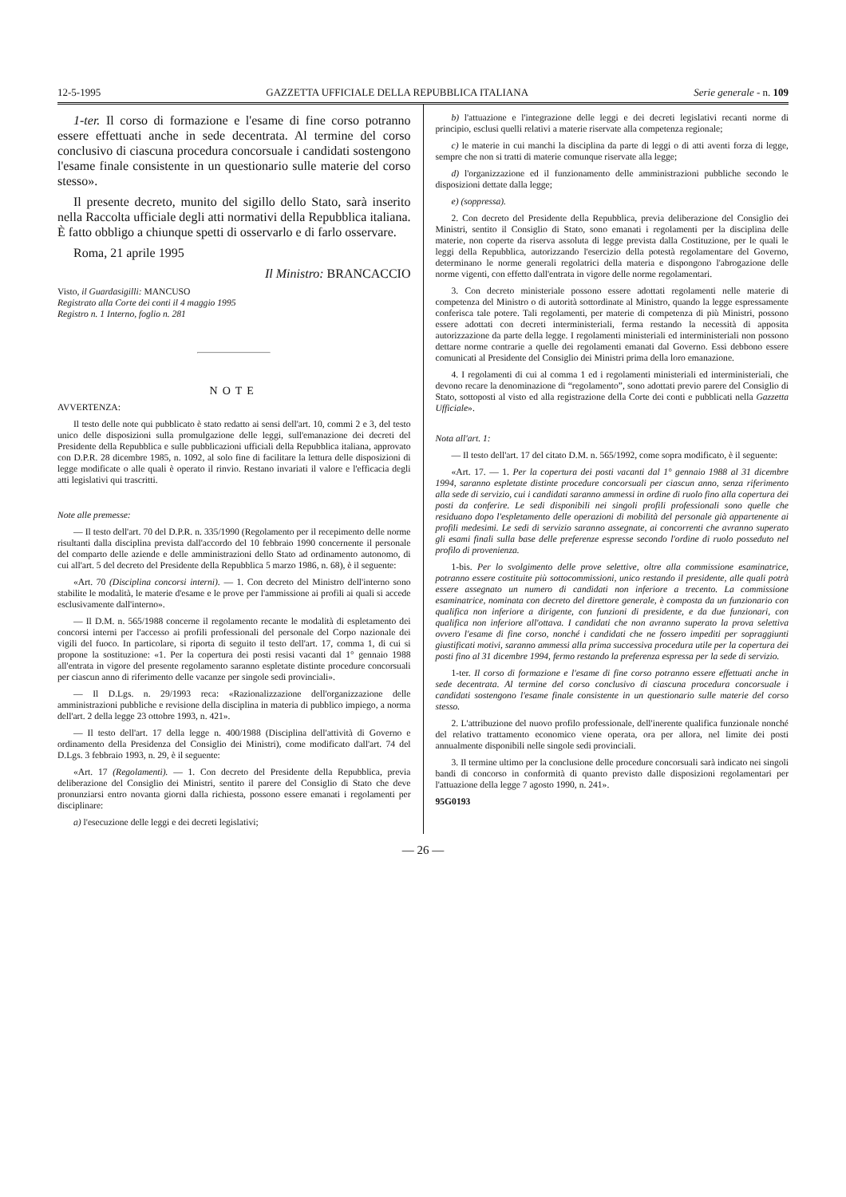12-5-1995 GAZZETTA UFFICIALE DELLA REPUBBLICA ITALIANA Serie generale - n. 109
1-ter. Il corso di formazione e l'esame di fine corso potranno essere effettuati anche in sede decentrata. Al termine del corso conclusivo di ciascuna procedura concorsuale i candidati sostengono l'esame finale consistente in un questionario sulle materie del corso stesso».
Il presente decreto, munito del sigillo dello Stato, sarà inserito nella Raccolta ufficiale degli atti normativi della Repubblica italiana. È fatto obbligo a chiunque spetti di osservarlo e di farlo osservare.
Roma, 21 aprile 1995
Il Ministro: BRANCACCIO
Visto, il Guardasigilli: MANCUSO
Registrato alla Corte dei conti il 4 maggio 1995
Registro n. 1 Interno, foglio n. 281
NOTE
AVVERTENZA:
Il testo delle note qui pubblicato è stato redatto ai sensi dell'art. 10, commi 2 e 3, del testo unico delle disposizioni sulla promulgazione delle leggi, sull'emanazione dei decreti del Presidente della Repubblica e sulle pubblicazioni ufficiali della Repubblica italiana, approvato con D.P.R. 28 dicembre 1985, n. 1092, al solo fine di facilitare la lettura delle disposizioni di legge modificate o alle quali è operato il rinvio. Restano invariati il valore e l'efficacia degli atti legislativi qui trascritti.
Note alle premesse:
— Il testo dell'art. 70 del D.P.R. n. 335/1990 (Regolamento per il recepimento delle norme risultanti dalla disciplina prevista dall'accordo del 10 febbraio 1990 concernente il personale del comparto delle aziende e delle amministrazioni dello Stato ad ordinamento autonomo, di cui all'art. 5 del decreto del Presidente della Repubblica 5 marzo 1986, n. 68), è il seguente:
«Art. 70 (Disciplina concorsi interni). — 1. Con decreto del Ministro dell'interno sono stabilite le modalità, le materie d'esame e le prove per l'ammissione ai profili ai quali si accede esclusivamente dall'interno».
— Il D.M. n. 565/1988 concerne il regolamento recante le modalità di espletamento dei concorsi interni per l'accesso ai profili professionali del personale del Corpo nazionale dei vigili del fuoco. In particolare, si riporta di seguito il testo dell'art. 17, comma 1, di cui si propone la sostituzione: «1. Per la copertura dei posti resisi vacanti dal 1° gennaio 1988 all'entrata in vigore del presente regolamento saranno espletate distinte procedure concorsuali per ciascun anno di riferimento delle vacanze per singole sedi provinciali».
— Il D.Lgs. n. 29/1993 reca: «Razionalizzazione dell'organizzazione delle amministrazioni pubbliche e revisione della disciplina in materia di pubblico impiego, a norma dell'art. 2 della legge 23 ottobre 1993, n. 421».
— Il testo dell'art. 17 della legge n. 400/1988 (Disciplina dell'attività di Governo e ordinamento della Presidenza del Consiglio dei Ministri), come modificato dall'art. 74 del D.Lgs. 3 febbraio 1993, n. 29, è il seguente:
«Art. 17 (Regolamenti). — 1. Con decreto del Presidente della Repubblica, previa deliberazione del Consiglio dei Ministri, sentito il parere del Consiglio di Stato che deve pronunziarsi entro novanta giorni dalla richiesta, possono essere emanati i regolamenti per disciplinare:
a) l'esecuzione delle leggi e dei decreti legislativi;
b) l'attuazione e l'integrazione delle leggi e dei decreti legislativi recanti norme di principio, esclusi quelli relativi a materie riservate alla competenza regionale;
c) le materie in cui manchi la disciplina da parte di leggi o di atti aventi forza di legge, sempre che non si tratti di materie comunque riservate alla legge;
d) l'organizzazione ed il funzionamento delle amministrazioni pubbliche secondo le disposizioni dettate dalla legge;
e) (soppressa).
2. Con decreto del Presidente della Repubblica, previa deliberazione del Consiglio dei Ministri, sentito il Consiglio di Stato, sono emanati i regolamenti per la disciplina delle materie, non coperte da riserva assoluta di legge prevista dalla Costituzione, per le quali le leggi della Repubblica, autorizzando l'esercizio della potestà regolamentare del Governo, determinano le norme generali regolatrici della materia e dispongono l'abrogazione delle norme vigenti, con effetto dall'entrata in vigore delle norme regolamentari.
3. Con decreto ministeriale possono essere adottati regolamenti nelle materie di competenza del Ministro o di autorità sottordinate al Ministro, quando la legge espressamente conferisca tale potere. Tali regolamenti, per materie di competenza di più Ministri, possono essere adottati con decreti interministeriali, ferma restando la necessità di apposita autorizzazione da parte della legge. I regolamenti ministeriali ed interministeriali non possono dettare norme contrarie a quelle dei regolamenti emanati dal Governo. Essi debbono essere comunicati al Presidente del Consiglio dei Ministri prima della loro emanazione.
4. I regolamenti di cui al comma 1 ed i regolamenti ministeriali ed interministeriali, che devono recare la denominazione di “regolamento”, sono adottati previo parere del Consiglio di Stato, sottoposti al visto ed alla registrazione della Corte dei conti e pubblicati nella Gazzetta Ufficiale».
Nota all'art. 1:
— Il testo dell'art. 17 del citato D.M. n. 565/1992, come sopra modificato, è il seguente:
«Art. 17. — 1. Per la copertura dei posti vacanti dal 1° gennaio 1988 al 31 dicembre 1994, saranno espletate distinte procedure concorsuali per ciascun anno, senza riferimento alla sede di servizio, cui i candidati saranno ammessi in ordine di ruolo fino alla copertura dei posti da conferire. Le sedi disponibili nei singoli profili professionali sono quelle che residuano dopo l'espletamento delle operazioni di mobilità del personale già appartenente ai profili medesimi. Le sedi di servizio saranno assegnate, ai concorrenti che avranno superato gli esami finali sulla base delle preferenze espresse secondo l'ordine di ruolo posseduto nel profilo di provenienza.
1-bis. Per lo svolgimento delle prove selettive, oltre alla commissione esaminatrice, potranno essere costituite più sottocommissioni, unico restando il presidente, alle quali potrà essere assegnato un numero di candidati non inferiore a trecento. La commissione esaminatrice, nominata con decreto del direttore generale, è composta da un funzionario con qualifica non inferiore a dirigente, con funzioni di presidente, e da due funzionari, con qualifica non inferiore all'ottava. I candidati che non avranno superato la prova selettiva ovvero l'esame di fine corso, nonché i candidati che ne fossero impediti per sopraggiunti giustificati motivi, saranno ammessi alla prima successiva procedura utile per la copertura dei posti fino al 31 dicembre 1994, fermo restando la preferenza espressa per la sede di servizio.
1-ter. Il corso di formazione e l'esame di fine corso potranno essere effettuati anche in sede decentrata. Al termine del corso conclusivo di ciascuna procedura concorsuale i candidati sostengono l'esame finale consistente in un questionario sulle materie del corso stesso.
2. L'attribuzione del nuovo profilo professionale, dell'inerente qualifica funzionale nonché del relativo trattamento economico viene operata, ora per allora, nel limite dei posti annualmente disponibili nelle singole sedi provinciali.
3. Il termine ultimo per la conclusione delle procedure concorsuali sarà indicato nei singoli bandi di concorso in conformità di quanto previsto dalle disposizioni regolamentari per l'attuazione della legge 7 agosto 1990, n. 241».
95G0193
— 26 —